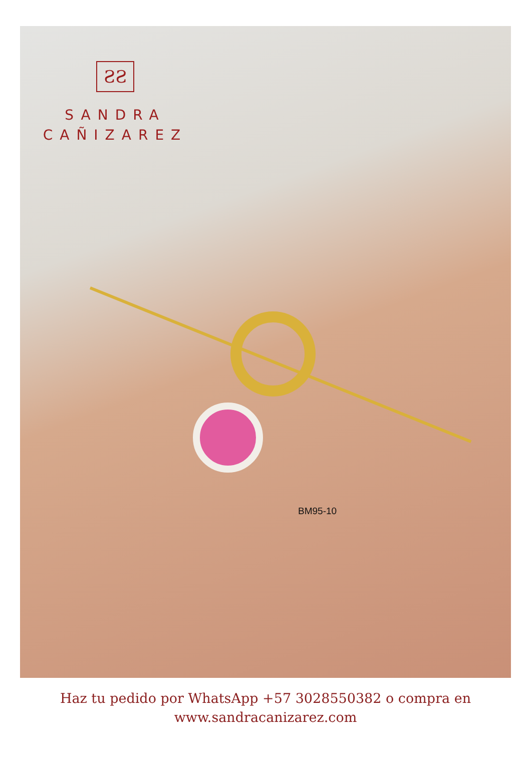ƧƧ
SANDRA
CAÑIZAREZ
BM95-10
Haz tu pedido por WhatsApp +57 3028550382 o compra en
www.sandracanizarez.com